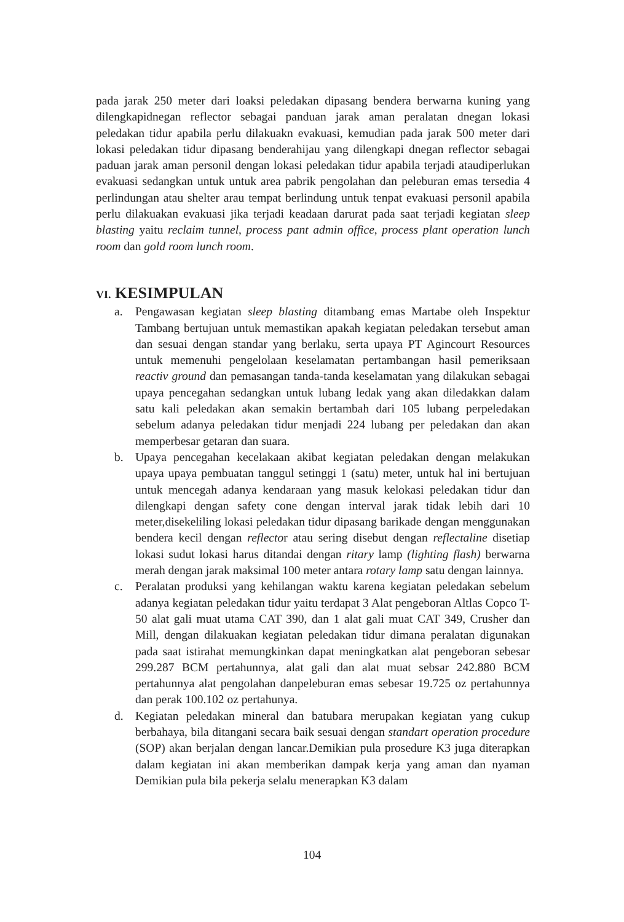pada jarak 250 meter dari loaksi peledakan dipasang bendera berwarna kuning yang dilengkapidnegan reflector sebagai panduan jarak aman peralatan dnegan lokasi peledakan tidur apabila perlu dilakuakn evakuasi, kemudian pada jarak 500 meter dari lokasi peledakan tidur dipasang benderahijau yang dilengkapi dnegan reflector sebagai paduan jarak aman personil dengan lokasi peledakan tidur apabila terjadi ataudiperlukan evakuasi sedangkan untuk untuk area pabrik pengolahan dan peleburan emas tersedia 4 perlindungan atau shelter arau tempat berlindung untuk tenpat evakuasi personil apabila perlu dilakuakan evakuasi jika terjadi keadaan darurat pada saat terjadi kegiatan sleep blasting yaitu reclaim tunnel, process pant admin office, process plant operation lunch room dan gold room lunch room.
VI. KESIMPULAN
a. Pengawasan kegiatan sleep blasting ditambang emas Martabe oleh Inspektur Tambang bertujuan untuk memastikan apakah kegiatan peledakan tersebut aman dan sesuai dengan standar yang berlaku, serta upaya PT Agincourt Resources untuk memenuhi pengelolaan keselamatan pertambangan hasil pemeriksaan reactiv ground dan pemasangan tanda-tanda keselamatan yang dilakukan sebagai upaya pencegahan sedangkan untuk lubang ledak yang akan diledakkan dalam satu kali peledakan akan semakin bertambah dari 105 lubang perpeledakan sebelum adanya peledakan tidur menjadi 224 lubang per peledakan dan akan memperbesar getaran dan suara.
b. Upaya pencegahan kecelakaan akibat kegiatan peledakan dengan melakukan upaya upaya pembuatan tanggul setinggi 1 (satu) meter, untuk hal ini bertujuan untuk mencegah adanya kendaraan yang masuk kelokasi peledakan tidur dan dilengkapi dengan safety cone dengan interval jarak tidak lebih dari 10 meter,disekeliling lokasi peledakan tidur dipasang barikade dengan menggunakan bendera kecil dengan reflector atau sering disebut dengan reflectaline disetiap lokasi sudut lokasi harus ditandai dengan ritary lamp (lighting flash) berwarna merah dengan jarak maksimal 100 meter antara rotary lamp satu dengan lainnya.
c. Peralatan produksi yang kehilangan waktu karena kegiatan peledakan sebelum adanya kegiatan peledakan tidur yaitu terdapat 3 Alat pengeboran Altlas Copco T-50 alat gali muat utama CAT 390, dan 1 alat gali muat CAT 349, Crusher dan Mill, dengan dilakuakan kegiatan peledakan tidur dimana peralatan digunakan pada saat istirahat memungkinkan dapat meningkatkan alat pengeboran sebesar 299.287 BCM pertahunnya, alat gali dan alat muat sebsar 242.880 BCM pertahunnya alat pengolahan danpeleburan emas sebesar 19.725 oz pertahunnya dan perak 100.102 oz pertahunya.
d. Kegiatan peledakan mineral dan batubara merupakan kegiatan yang cukup berbahaya, bila ditangani secara baik sesuai dengan standart operation procedure (SOP) akan berjalan dengan lancar.Demikian pula prosedure K3 juga diterapkan dalam kegiatan ini akan memberikan dampak kerja yang aman dan nyaman Demikian pula bila pekerja selalu menerapkan K3 dalam
104